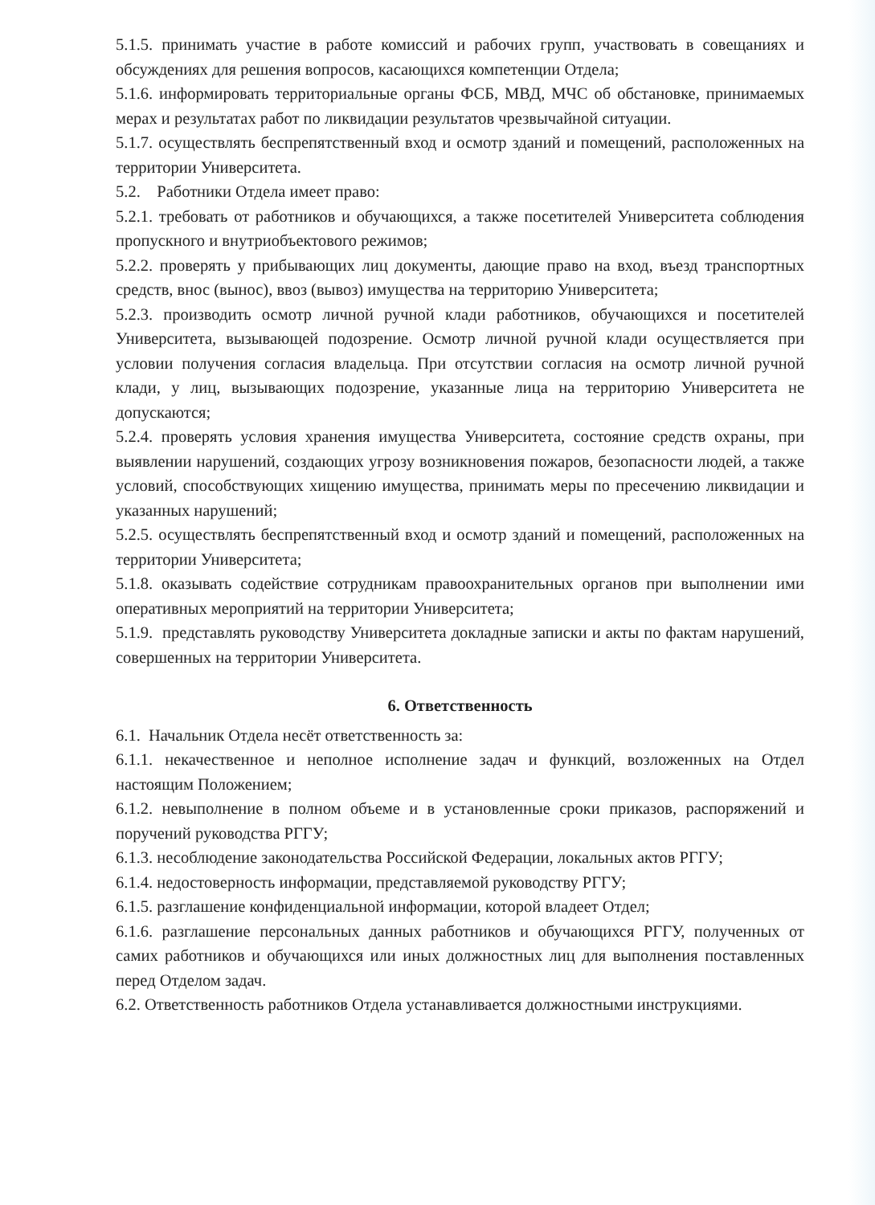5.1.5. принимать участие в работе комиссий и рабочих групп, участвовать в совещаниях и обсуждениях для решения вопросов, касающихся компетенции Отдела;
5.1.6. информировать территориальные органы ФСБ, МВД, МЧС об обстановке, принимаемых мерах и результатах работ по ликвидации результатов чрезвычайной ситуации.
5.1.7. осуществлять беспрепятственный вход и осмотр зданий и помещений, расположенных на территории Университета.
5.2. Работники Отдела имеет право:
5.2.1. требовать от работников и обучающихся, а также посетителей Университета соблюдения пропускного и внутриобъектового режимов;
5.2.2. проверять у прибывающих лиц документы, дающие право на вход, въезд транспортных средств, внос (вынос), ввоз (вывоз) имущества на территорию Университета;
5.2.3. производить осмотр личной ручной клади работников, обучающихся и посетителей Университета, вызывающей подозрение. Осмотр личной ручной клади осуществляется при условии получения согласия владельца. При отсутствии согласия на осмотр личной ручной клади, у лиц, вызывающих подозрение, указанные лица на территорию Университета не допускаются;
5.2.4. проверять условия хранения имущества Университета, состояние средств охраны, при выявлении нарушений, создающих угрозу возникновения пожаров, безопасности людей, а также условий, способствующих хищению имущества, принимать меры по пресечению ликвидации и указанных нарушений;
5.2.5. осуществлять беспрепятственный вход и осмотр зданий и помещений, расположенных на территории Университета;
5.1.8. оказывать содействие сотрудникам правоохранительных органов при выполнении ими оперативных мероприятий на территории Университета;
5.1.9. представлять руководству Университета докладные записки и акты по фактам нарушений, совершенных на территории Университета.
6. Ответственность
6.1. Начальник Отдела несёт ответственность за:
6.1.1. некачественное и неполное исполнение задач и функций, возложенных на Отдел настоящим Положением;
6.1.2. невыполнение в полном объеме и в установленные сроки приказов, распоряжений и поручений руководства РГГУ;
6.1.3. несоблюдение законодательства Российской Федерации, локальных актов РГГУ;
6.1.4. недостоверность информации, представляемой руководству РГГУ;
6.1.5. разглашение конфиденциальной информации, которой владеет Отдел;
6.1.6. разглашение персональных данных работников и обучающихся РГГУ, полученных от самих работников и обучающихся или иных должностных лиц для выполнения поставленных перед Отделом задач.
6.2. Ответственность работников Отдела устанавливается должностными инструкциями.